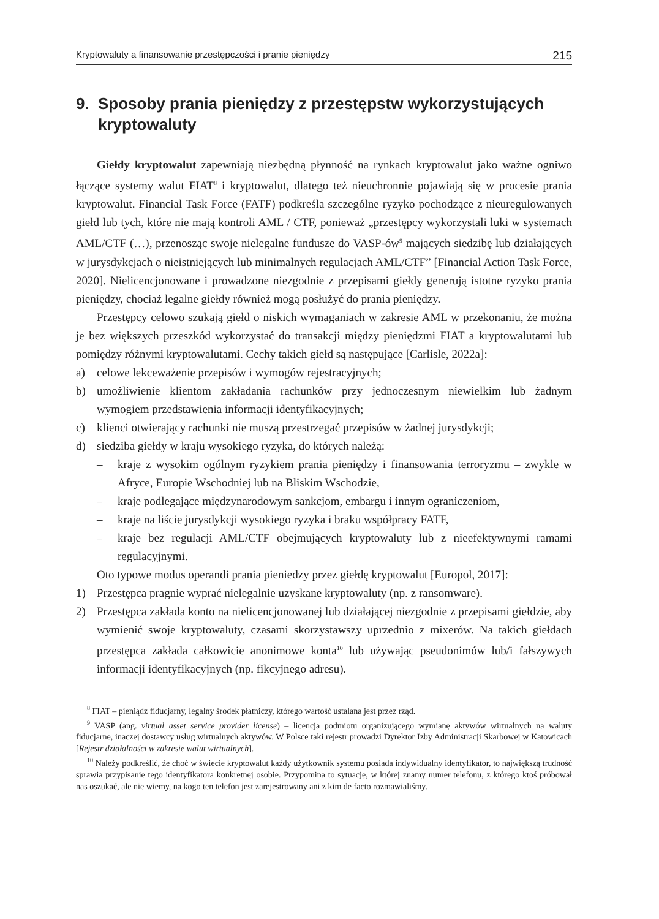Kryptowaluty a finansowanie przestępczości i pranie pieniędzy 215
9. Sposoby prania pieniędzy z przestępstw wykorzystujących kryptowaluty
Giełdy kryptowalut zapewniają niezbędną płynność na rynkach kryptowalut jako ważne ogniwo łączące systemy walut FIAT<sup>8</sup> i kryptowalut, dlatego też nieuchronnie pojawiają się w procesie prania kryptowalut. Financial Task Force (FATF) podkreśla szczególne ryzyko pochodzące z nieuregulowanych giełd lub tych, które nie mają kontroli AML / CTF, ponieważ „przestępcy wykorzystali luki w systemach AML/CTF (…), przenosząc swoje nielegalne fundusze do VASP-ów<sup>9</sup> mających siedzibę lub działających w jurysdykcjach o nieistniejących lub minimalnych regulacjach AML/CTF” [Financial Action Task Force, 2020]. Nielicencjonowane i prowadzone niezgodnie z przepisami giełdy generują istotne ryzyko prania pieniędzy, chociaż legalne giełdy również mogą posłużyć do prania pieniędzy.
Przestępcy celowo szukają giełd o niskich wymaganiach w zakresie AML w przekonaniu, że można je bez większych przeszkód wykorzystać do transakcji między pieniędzmi FIAT a kryptowalutami lub pomiędzy różnymi kryptowalutami. Cechy takich giełd są następujące [Carlisle, 2022a]:
a) celowe lekceważenie przepisów i wymogów rejestracyjnych;
b) umożliwienie klientom zakładania rachunków przy jednoczesnym niewielkim lub żadnym wymogiem przedstawienia informacji identyfikacyjnych;
c) klienci otwierający rachunki nie muszą przestrzegać przepisów w żadnej jurysdykcji;
d) siedziba giełdy w kraju wysokiego ryzyka, do których należą:
– kraje z wysokim ogólnym ryzykiem prania pieniędzy i finansowania terroryzmu – zwykle w Afryce, Europie Wschodniej lub na Bliskim Wschodzie,
– kraje podlegające międzynarodowym sankcjom, embargu i innym ograniczeniom,
– kraje na liście jurysdykcji wysokiego ryzyka i braku współpracy FATF,
– kraje bez regulacji AML/CTF obejmujących kryptowaluty lub z nieefektywnymi ramami regulacyjnymi.
Oto typowe modus operandi prania pieniedzy przez giełdę kryptowalut [Europol, 2017]:
1) Przestępca pragnie wyprać nielegalnie uzyskane kryptowaluty (np. z ransomware).
2) Przestępca zakłada konto na nielicencjonowanej lub działającej niezgodnie z przepisami giełdzie, aby wymienić swoje kryptowaluty, czasami skorzystawszy uprzednio z mixerów. Na takich giełdach przestępca zakłada całkowicie anonimowe konta<sup>10</sup> lub używając pseudonimów lub/i fałszywych informacji identyfikacyjnych (np. fikcyjnego adresu).
<sup>8</sup> FIAT – pieniądz fiducjarny, legalny środek płatniczy, którego wartość ustalana jest przez rząd.
<sup>9</sup> VASP (ang. virtual asset service provider license) – licencja podmiotu organizującego wymianę aktywów wirtualnych na waluty fiducjarne, inaczej dostawcy usług wirtualnych aktywów. W Polsce taki rejestr prowadzi Dyrektor Izby Administracji Skarbowej w Katowicach [Rejestr działalności w zakresie walut wirtualnych].
<sup>10</sup> Należy podkreślić, że choć w świecie kryptowalut każdy użytkownik systemu posiada indywidualny identyfikator, to największą trudność sprawia przypisanie tego identyfikatora konkretnej osobie. Przypomina to sytuację, w której znamy numer telefonu, z którego ktoś próbował nas oszukać, ale nie wiemy, na kogo ten telefon jest zarejestrowany ani z kim de facto rozmawialiśmy.